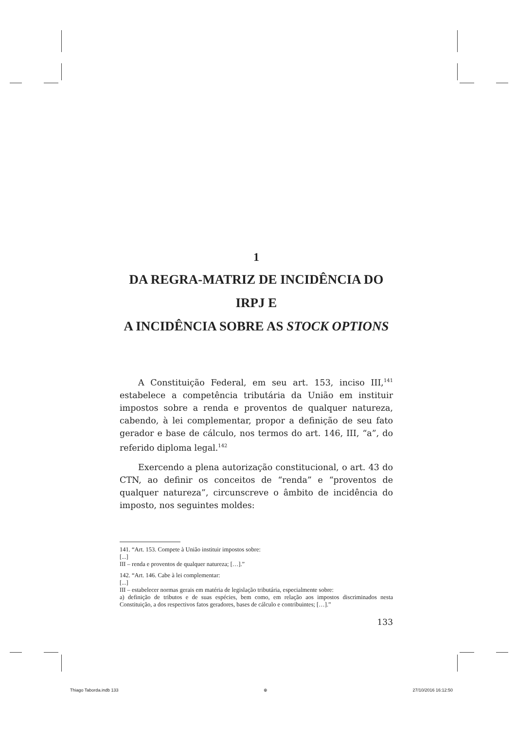1
DA REGRA-MATRIZ DE INCIDÊNCIA DO IRPJ E
A INCIDÊNCIA SOBRE AS STOCK OPTIONS
A Constituição Federal, em seu art. 153, inciso III,<sup>141</sup> estabelece a competência tributária da União em instituir impostos sobre a renda e proventos de qualquer natureza, cabendo, à lei complementar, propor a definição de seu fato gerador e base de cálculo, nos termos do art. 146, III, “a”, do referido diploma legal.<sup>142</sup>
Exercendo a plena autorização constitucional, o art. 43 do CTN, ao definir os conceitos de “renda” e “proventos de qualquer natureza”, circunscreve o âmbito de incidência do imposto, nos seguintes moldes:
141. “Art. 153. Compete à União instituir impostos sobre:
[...]
III – renda e proventos de qualquer natureza; […].”
142. “Art. 146. Cabe à lei complementar:
[...]
III – estabelecer normas gerais em matéria de legislação tributária, especialmente sobre:
a) definição de tributos e de suas espécies, bem como, em relação aos impostos discriminados nesta Constituição, a dos respectivos fatos geradores, bases de cálculo e contribuintes; […].”
133
Thiago Taborda.indb 133 ⊕ 27/10/2016 16:12:50